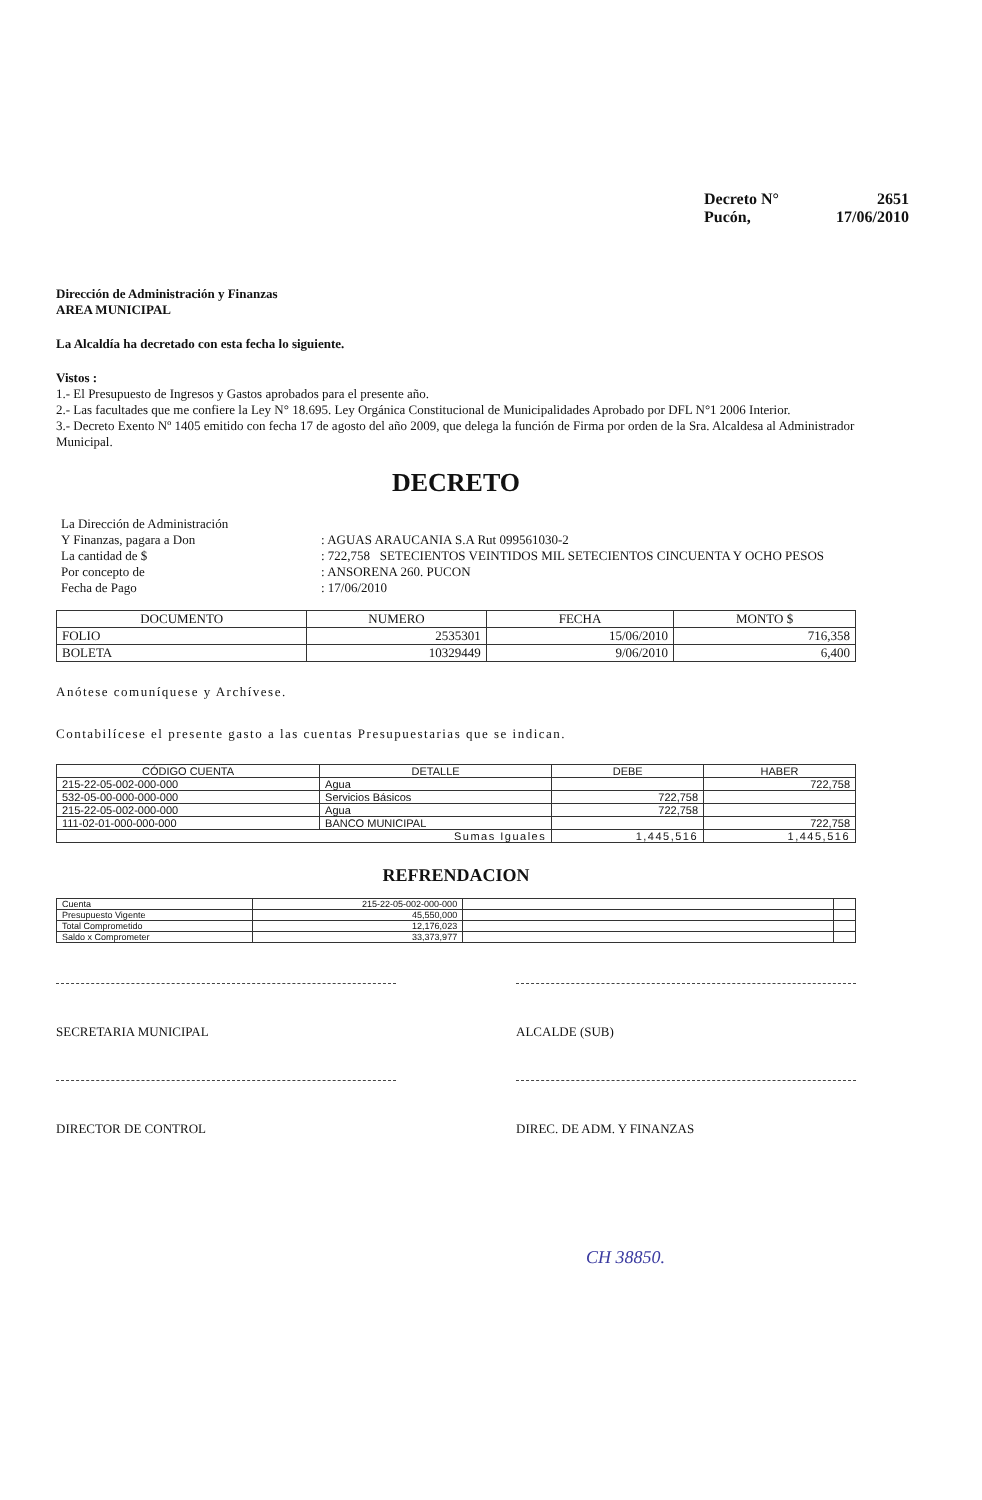Decreto N° 2651
Pucón, 17/06/2010
Dirección de Administración y Finanzas
AREA MUNICIPAL
La Alcaldía ha decretado con esta fecha lo siguiente.
Vistos :
1.- El Presupuesto de Ingresos y Gastos aprobados para el presente año.
2.- Las facultades que me confiere la Ley N° 18.695. Ley Orgánica Constitucional de Municipalidades Aprobado por DFL N°1 2006 Interior.
3.- Decreto Exento Nº 1405 emitido con fecha 17 de agosto del año 2009, que delega la función de Firma por orden de la Sra. Alcaldesa al Administrador Municipal.
DECRETO
| La Dirección de Administración Y Finanzas, pagara a Don | : AGUAS ARAUCANIA S.A Rut 099561030-2 |
| La cantidad de $ | : 722,758 SETECIENTOS VEINTIDOS MIL SETECIENTOS CINCUENTA Y OCHO PESOS |
| Por concepto de | : ANSORENA 260. PUCON |
| Fecha de Pago | : 17/06/2010 |
| DOCUMENTO | NUMERO | FECHA | MONTO $ |
| --- | --- | --- | --- |
| FOLIO | 2535301 | 15/06/2010 | 716,358 |
| BOLETA | 10329449 | 9/06/2010 | 6,400 |
Anótese comuníquese y Archívese.
Contabilícese el presente gasto a las cuentas Presupuestarias que se indican.
| CÓDIGO CUENTA | DETALLE | DEBE | HABER |
| --- | --- | --- | --- |
| 215-22-05-002-000-000 | Agua | | 722,758 |
| 532-05-00-000-000-000 | Servicios Básicos | 722,758 | |
| 215-22-05-002-000-000 | Agua | 722,758 | |
| 111-02-01-000-000-000 | BANCO MUNICIPAL | | 722,758 |
| Sumas Iguales | | 1,445,516 | 1,445,516 |
REFRENDACION
| Cuenta | 215-22-05-002-000-000 | | |
| Presupuesto Vigente | 45,550,000 | | |
| Total Comprometido | 12,176,023 | | |
| Saldo x Comprometer | 33,373,977 | | |
SECRETARIA MUNICIPAL ALCALDE (SUB)
DIRECTOR DE CONTROL DIREC. DE ADM. Y FINANZAS
CH 38850.